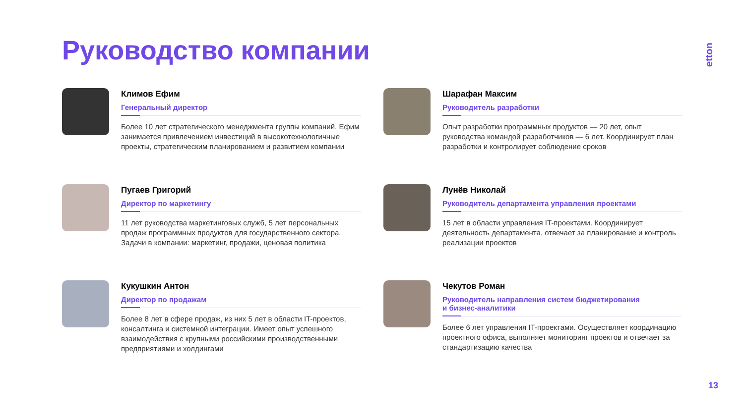etton
13
Руководство компании
Климов Ефим
Генеральный директор
Более 10 лет стратегического менеджмента группы компаний. Ефим занимается привлечением инвестиций в высокотехнологичные проекты, стратегическим планированием и развитием компании
Шарафан Максим
Руководитель разработки
Опыт разработки программных продуктов — 20 лет, опыт руководства командой разработчиков — 6 лет. Координирует план разработки и контролирует соблюдение сроков
Пугаев Григорий
Директор по маркетингу
11 лет руководства маркетинговых служб, 5 лет персональных продаж программных продуктов для государственного сектора.
Задачи в компании: маркетинг, продажи, ценовая политика
Лунёв Николай
Руководитель департамента управления проектами
15 лет в области управления IT-проектами. Координирует деятельность департамента, отвечает за планирование и контроль реализации проектов
Кукушкин Антон
Директор по продажам
Более 8 лет в сфере продаж, из них 5 лет в области IT-проектов, консалтинга и системной интеграции. Имеет опыт успешного взаимодействия с крупными российскими производственными предприятиями и холдингами
Чекутов Роман
Руководитель направления систем бюджетирования
и бизнес-аналитики
Более 6 лет управления IT-проектами. Осуществляет координацию проектного офиса, выполняет мониторинг проектов и отвечает за стандартизацию качества